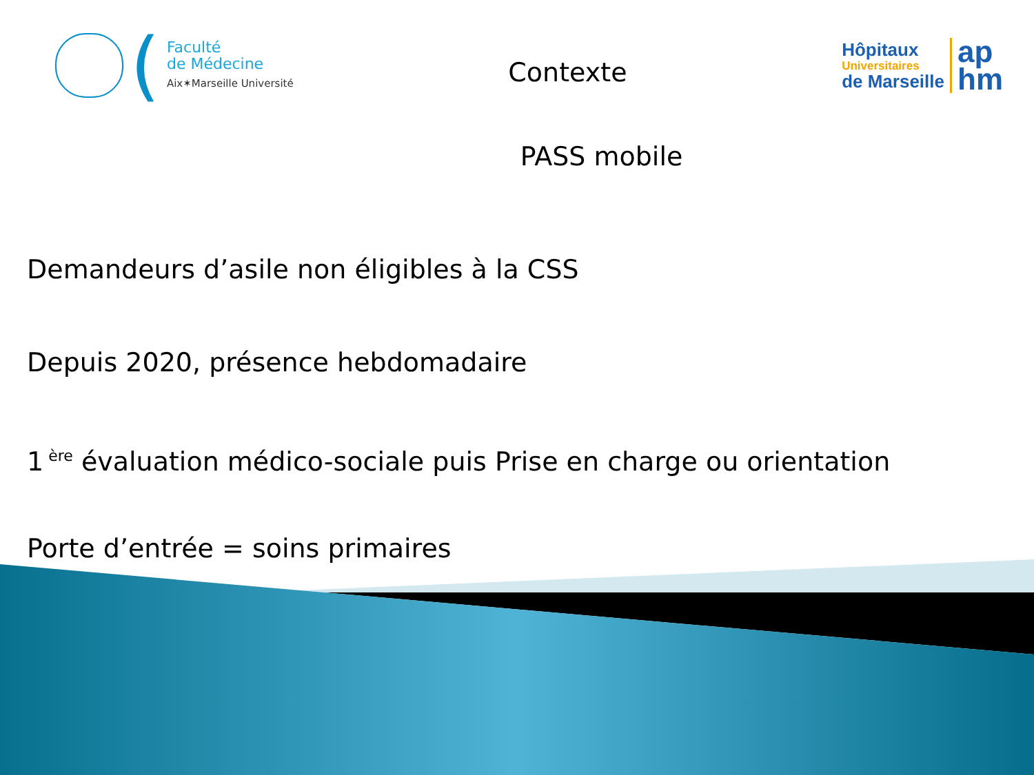(
Faculté
de Médecine
Aix✶Marseille Université
Contexte
Hôpitaux
Universitaires
de Marseille
ap
hm
PASS mobile
Demandeurs d’asile non éligibles à la CSS
Depuis 2020, présence hebdomadaire
1<sup>ère</sup> évaluation médico-sociale puis Prise en charge ou orientation
Porte d’entrée = soins primaires